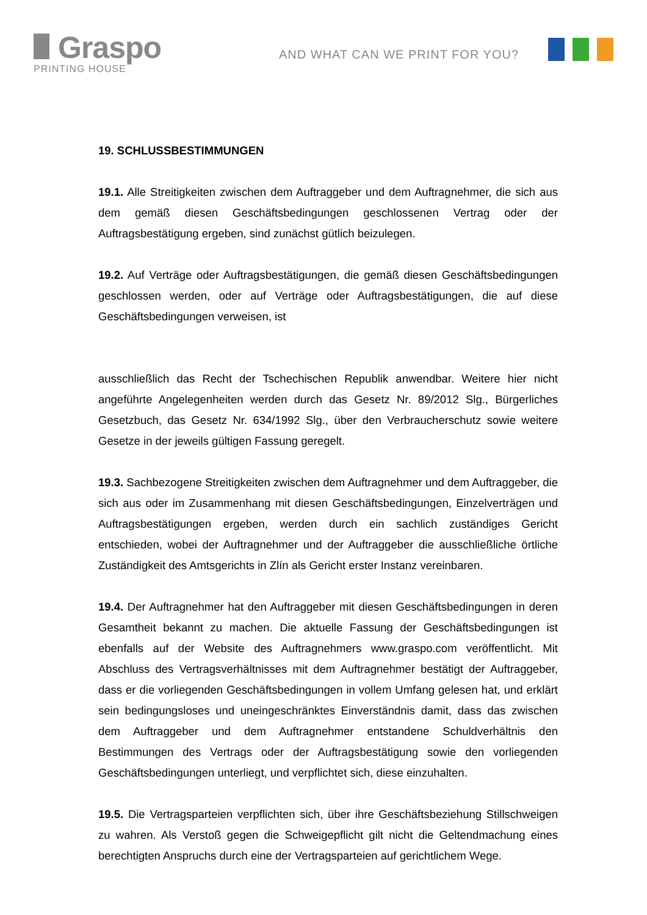Graspo
PRINTING HOUSE
AND WHAT CAN WE PRINT FOR YOU?
19. SCHLUSSBESTIMMUNGEN
19.1. Alle Streitigkeiten zwischen dem Auftraggeber und dem Auftragnehmer, die sich aus dem gemäß diesen Geschäftsbedingungen geschlossenen Vertrag oder der Auftragsbestätigung ergeben, sind zunächst gütlich beizulegen.
19.2. Auf Verträge oder Auftragsbestätigungen, die gemäß diesen Geschäftsbedingungen geschlossen werden, oder auf Verträge oder Auftragsbestätigungen, die auf diese Geschäftsbedingungen verweisen, ist
ausschließlich das Recht der Tschechischen Republik anwendbar. Weitere hier nicht angeführte Angelegenheiten werden durch das Gesetz Nr. 89/2012 Slg., Bürgerliches Gesetzbuch, das Gesetz Nr. 634/1992 Slg., über den Verbraucherschutz sowie weitere Gesetze in der jeweils gültigen Fassung geregelt.
19.3. Sachbezogene Streitigkeiten zwischen dem Auftragnehmer und dem Auftraggeber, die sich aus oder im Zusammenhang mit diesen Geschäftsbedingungen, Einzelverträgen und Auftragsbestätigungen ergeben, werden durch ein sachlich zuständiges Gericht entschieden, wobei der Auftragnehmer und der Auftraggeber die ausschließliche örtliche Zuständigkeit des Amtsgerichts in Zlín als Gericht erster Instanz vereinbaren.
19.4. Der Auftragnehmer hat den Auftraggeber mit diesen Geschäftsbedingungen in deren Gesamtheit bekannt zu machen. Die aktuelle Fassung der Geschäftsbedingungen ist ebenfalls auf der Website des Auftragnehmers www.graspo.com veröffentlicht. Mit Abschluss des Vertragsverhältnisses mit dem Auftragnehmer bestätigt der Auftraggeber, dass er die vorliegenden Geschäftsbedingungen in vollem Umfang gelesen hat, und erklärt sein bedingungsloses und uneingeschränktes Einverständnis damit, dass das zwischen dem Auftraggeber und dem Auftragnehmer entstandene Schuldverhältnis den Bestimmungen des Vertrags oder der Auftragsbestätigung sowie den vorliegenden Geschäftsbedingungen unterliegt, und verpflichtet sich, diese einzuhalten.
19.5. Die Vertragsparteien verpflichten sich, über ihre Geschäftsbeziehung Stillschweigen zu wahren. Als Verstoß gegen die Schweigepflicht gilt nicht die Geltendmachung eines berechtigten Anspruchs durch eine der Vertragsparteien auf gerichtlichem Wege.